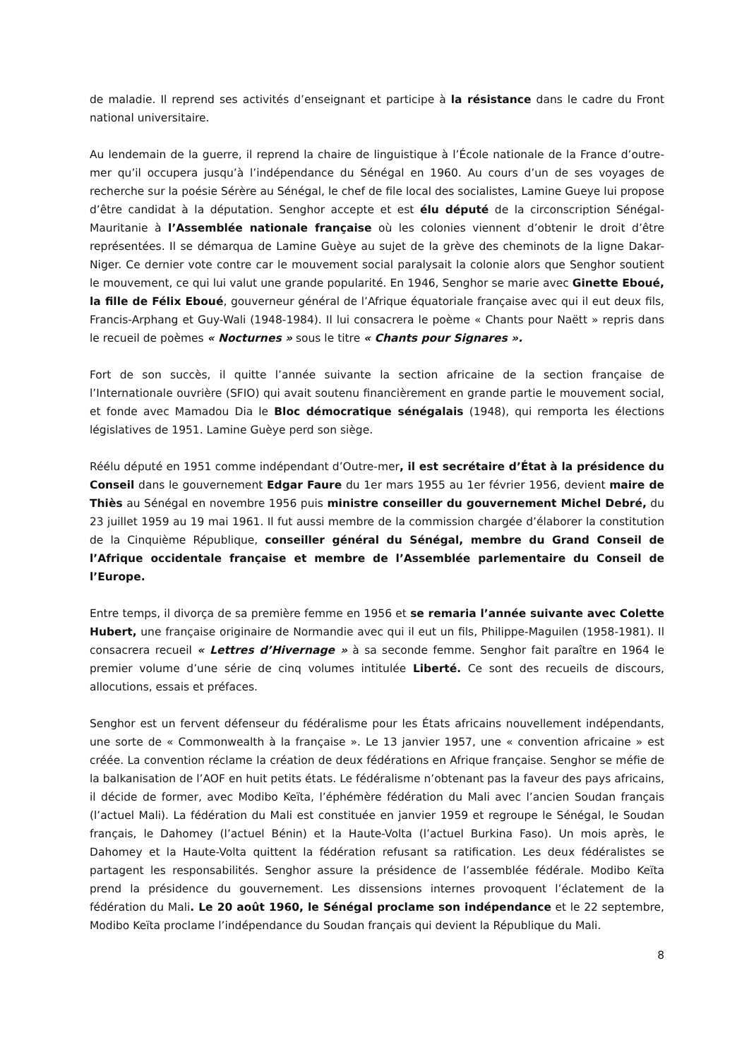de maladie. Il reprend ses activités d’enseignant et participe à la résistance dans le cadre du Front national universitaire.
Au lendemain de la guerre, il reprend la chaire de linguistique à l’École nationale de la France d’outre-mer qu’il occupera jusqu’à l’indépendance du Sénégal en 1960. Au cours d’un de ses voyages de recherche sur la poésie Sérère au Sénégal, le chef de file local des socialistes, Lamine Gueye lui propose d’être candidat à la députation. Senghor accepte et est élu député de la circonscription Sénégal-Mauritanie à l’Assemblée nationale française où les colonies viennent d’obtenir le droit d’être représentées. Il se démarqua de Lamine Guèye au sujet de la grève des cheminots de la ligne Dakar-Niger. Ce dernier vote contre car le mouvement social paralysait la colonie alors que Senghor soutient le mouvement, ce qui lui valut une grande popularité. En 1946, Senghor se marie avec Ginette Eboué, la fille de Félix Eboué, gouverneur général de l’Afrique équatoriale française avec qui il eut deux fils, Francis-Arphang et Guy-Wali (1948-1984). Il lui consacrera le poème « Chants pour Naëtt » repris dans le recueil de poèmes « Nocturnes » sous le titre « Chants pour Signares ».
Fort de son succès, il quitte l’année suivante la section africaine de la section française de l’Internationale ouvrière (SFIO) qui avait soutenu financièrement en grande partie le mouvement social, et fonde avec Mamadou Dia le Bloc démocratique sénégalais (1948), qui remporta les élections législatives de 1951. Lamine Guèye perd son siège.
Réélu député en 1951 comme indépendant d’Outre-mer, il est secrétaire d’État à la présidence du Conseil dans le gouvernement Edgar Faure du 1er mars 1955 au 1er février 1956, devient maire de Thiès au Sénégal en novembre 1956 puis ministre conseiller du gouvernement Michel Debré, du 23 juillet 1959 au 19 mai 1961. Il fut aussi membre de la commission chargée d’élaborer la constitution de la Cinquième République, conseiller général du Sénégal, membre du Grand Conseil de l’Afrique occidentale française et membre de l’Assemblée parlementaire du Conseil de l’Europe.
Entre temps, il divorça de sa première femme en 1956 et se remaria l’année suivante avec Colette Hubert, une française originaire de Normandie avec qui il eut un fils, Philippe-Maguilen (1958-1981). Il consacrera recueil « Lettres d’Hivernage » à sa seconde femme. Senghor fait paraître en 1964 le premier volume d’une série de cinq volumes intitulée Liberté. Ce sont des recueils de discours, allocutions, essais et préfaces.
Senghor est un fervent défenseur du fédéralisme pour les États africains nouvellement indépendants, une sorte de « Commonwealth à la française ». Le 13 janvier 1957, une « convention africaine » est créée. La convention réclame la création de deux fédérations en Afrique française. Senghor se méfie de la balkanisation de l’AOF en huit petits états. Le fédéralisme n’obtenant pas la faveur des pays africains, il décide de former, avec Modibo Keïta, l’éphémère fédération du Mali avec l’ancien Soudan français (l’actuel Mali). La fédération du Mali est constituée en janvier 1959 et regroupe le Sénégal, le Soudan français, le Dahomey (l’actuel Bénin) et la Haute-Volta (l’actuel Burkina Faso). Un mois après, le Dahomey et la Haute-Volta quittent la fédération refusant sa ratification. Les deux fédéralistes se partagent les responsabilités. Senghor assure la présidence de l’assemblée fédérale. Modibo Keïta prend la présidence du gouvernement. Les dissensions internes provoquent l’éclatement de la fédération du Mali. Le 20 août 1960, le Sénégal proclame son indépendance et le 22 septembre, Modibo Keïta proclame l’indépendance du Soudan français qui devient la République du Mali.
8